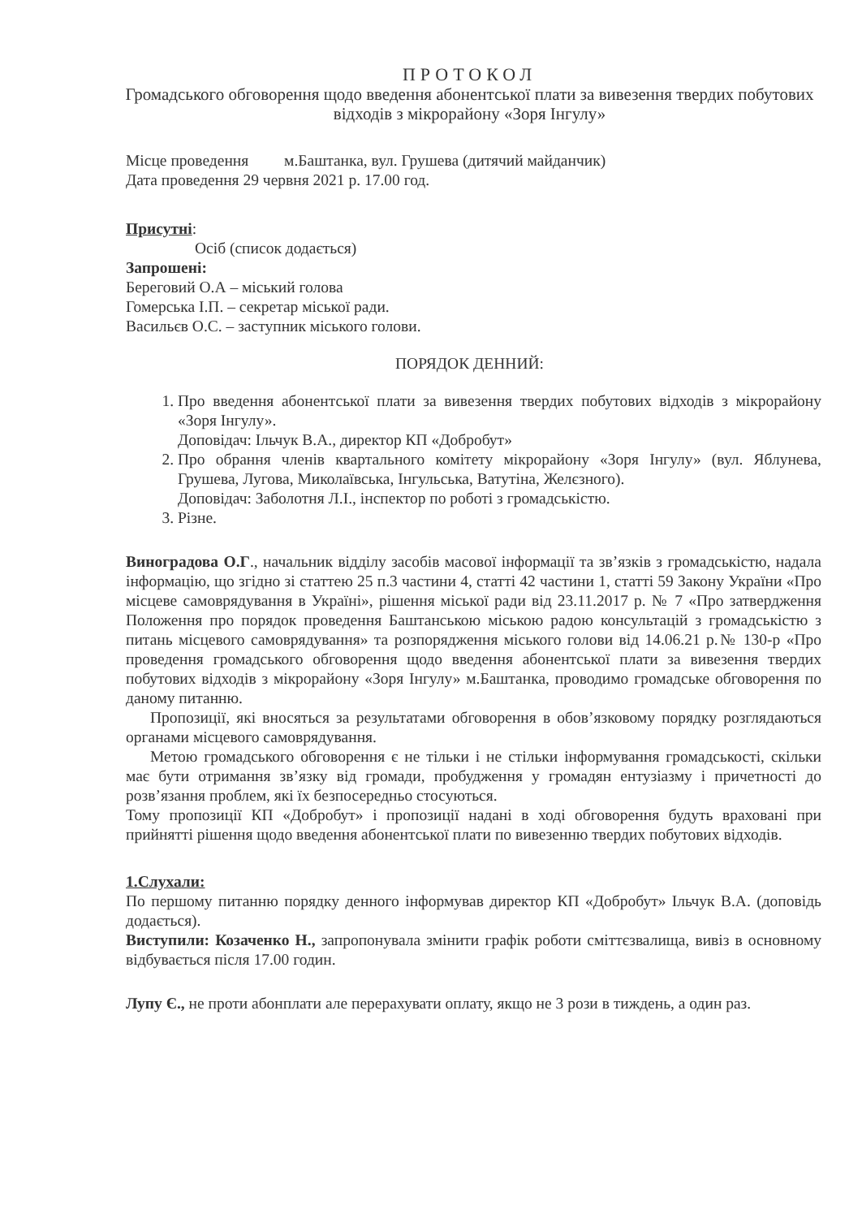ПРОТОКОЛ
Громадського обговорення щодо введення абонентської плати за вивезення твердих побутових відходів з мікрорайону «Зоря Інгулу»
Місце проведення м.Баштанка, вул. Грушева (дитячий майданчик)
Дата проведення 29 червня 2021 р. 17.00 год.
Присутні:
Осіб (список додається)
Запрошені:
Береговий О.А – міський голова
Гомерська І.П. – секретар міської ради.
Васильєв О.С. – заступник міського голови.
ПОРЯДОК ДЕННИЙ:
1. Про введення абонентської плати за вивезення твердих побутових відходів з мікрорайону «Зоря Інгулу».
Доповідач: Ільчук В.А., директор КП «Добробут»
2. Про обрання членів квартального комітету мікрорайону «Зоря Інгулу» (вул. Яблунева, Грушева, Лугова, Миколаївська, Інгульська, Ватутіна, Желєзного).
Доповідач: Заболотня Л.І., інспектор по роботі з громадськістю.
3. Різне.
Виноградова О.Г., начальник відділу засобів масової інформації та зв’язків з громадськістю, надала інформацію, що згідно зі статтею 25 п.3 частини 4, статті 42 частини 1, статті 59 Закону України «Про місцеве самоврядування в Україні», рішення міської ради від 23.11.2017 р. № 7 «Про затвердження Положення про порядок проведення Баштанською міською радою консультацій з громадськістю з питань місцевого самоврядування» та розпорядження міського голови від 14.06.21 р.№ 130-р «Про проведення громадського обговорення щодо введення абонентської плати за вивезення твердих побутових відходів з мікрорайону «Зоря Інгулу» м.Баштанка, проводимо громадське обговорення по даному питанню.
Пропозиції, які вносяться за результатами обговорення в обов’язковому порядку розглядаються органами місцевого самоврядування.
Метою громадського обговорення є не тільки і не стільки інформування громадськості, скільки має бути отримання зв’язку від громади, пробудження у громадян ентузіазму і причетності до розв’язання проблем, які їх безпосередньо стосуються.
Тому пропозиції КП «Добробут» і пропозиції надані в ході обговорення будуть враховані при прийнятті рішення щодо введення абонентської плати по вивезенню твердих побутових відходів.
1.Слухали:
По першому питанню порядку денного інформував директор КП «Добробут» Ільчук В.А. (доповідь додається).
Виступили: Козаченко Н., запропонувала змінити графік роботи сміттєзвалища, вивіз в основному відбувається після 17.00 годин.
Лупу Є., не проти абонплати але перерахувати оплату, якщо не 3 рози в тиждень, а один раз.